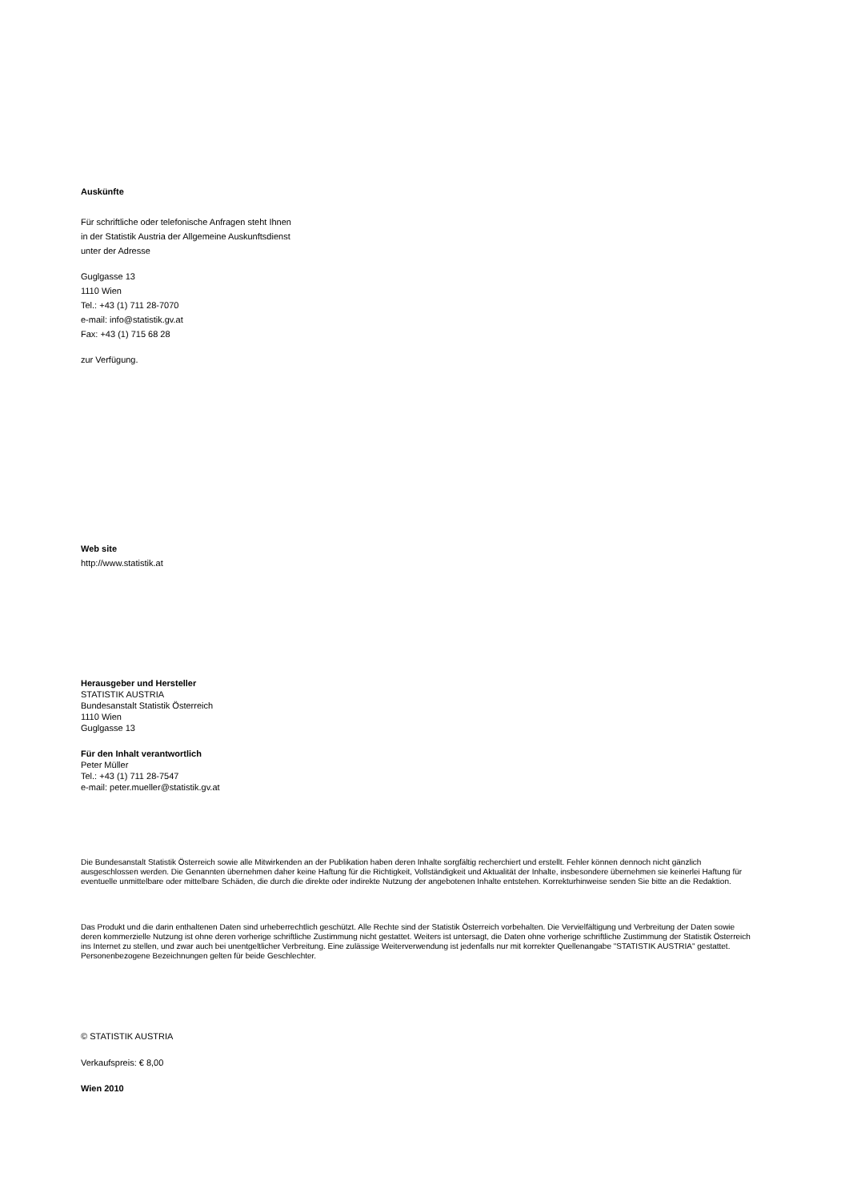Auskünfte
Für schriftliche oder telefonische Anfragen steht Ihnen
in der Statistik Austria der Allgemeine Auskunftsdienst
unter der Adresse
Guglgasse 13
1110 Wien
Tel.: +43 (1) 711 28-7070
e-mail: info@statistik.gv.at
Fax: +43 (1) 715 68 28
zur Verfügung.
Web site
http://www.statistik.at
Herausgeber und Hersteller
STATISTIK AUSTRIA
Bundesanstalt Statistik Österreich
1110 Wien
Guglgasse 13
Für den Inhalt verantwortlich
Peter Müller
Tel.: +43 (1) 711 28-7547
e-mail: peter.mueller@statistik.gv.at
Die Bundesanstalt Statistik Österreich sowie alle Mitwirkenden an der Publikation haben deren Inhalte sorgfältig recherchiert und erstellt. Fehler können dennoch nicht gänzlich ausgeschlossen werden. Die Genannten übernehmen daher keine Haftung für die Richtigkeit, Vollständigkeit und Aktualität der Inhalte, insbesondere übernehmen sie keinerlei Haftung für eventuelle unmittelbare oder mittelbare Schäden, die durch die direkte oder indirekte Nutzung der angebotenen Inhalte entstehen. Korrekturhinweise senden Sie bitte an die Redaktion.
Das Produkt und die darin enthaltenen Daten sind urheberrechtlich geschützt. Alle Rechte sind der Statistik Österreich vorbehalten. Die Vervielfältigung und Verbreitung der Daten sowie deren kommerzielle Nutzung ist ohne deren vorherige schriftliche Zustimmung nicht gestattet. Weiters ist untersagt, die Daten ohne vorherige schriftliche Zustimmung der Statistik Österreich ins Internet zu stellen, und zwar auch bei unentgeltlicher Verbreitung. Eine zulässige Weiterverwendung ist jedenfalls nur mit korrekter Quellenangabe "STATISTIK AUSTRIA" gestattet. Personenbezogene Bezeichnungen gelten für beide Geschlechter.
© STATISTIK AUSTRIA
Verkaufspreis: € 8,00
Wien 2010